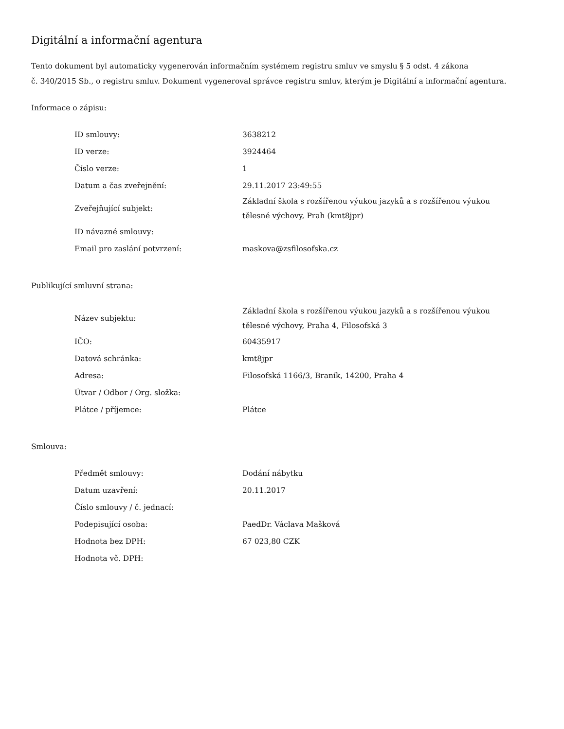Digitální a informační agentura
Tento dokument byl automaticky vygenerován informačním systémem registru smluv ve smyslu § 5 odst. 4 zákona
č. 340/2015 Sb., o registru smluv. Dokument vygeneroval správce registru smluv, kterým je Digitální a informační agentura.
Informace o zápisu:
| ID smlouvy: | 3638212 |
| ID verze: | 3924464 |
| Číslo verze: | 1 |
| Datum a čas zveřejnění: | 29.11.2017 23:49:55 |
| Zveřejňující subjekt: | Základní škola s rozšířenou výukou jazyků a s rozšířenou výukou tělesné výchovy, Prah (kmt8jpr) |
| ID návazné smlouvy: | |
| Email pro zaslání potvrzení: | maskova@zsfilosofska.cz |
Publikující smluvní strana:
| Název subjektu: | Základní škola s rozšířenou výukou jazyků a s rozšířenou výukou tělesné výchovy, Praha 4, Filosofská 3 |
| IČO: | 60435917 |
| Datová schránka: | kmt8jpr |
| Adresa: | Filosofská 1166/3, Braník, 14200, Praha 4 |
| Útvar / Odbor / Org. složka: | |
| Plátce / příjemce: | Plátce |
Smlouva:
| Předmět smlouvy: | Dodání nábytku |
| Datum uzavření: | 20.11.2017 |
| Číslo smlouvy / č. jednací: | |
| Podepisující osoba: | PaedDr. Václava Mašková |
| Hodnota bez DPH: | 67 023,80 CZK |
| Hodnota vč. DPH: | |